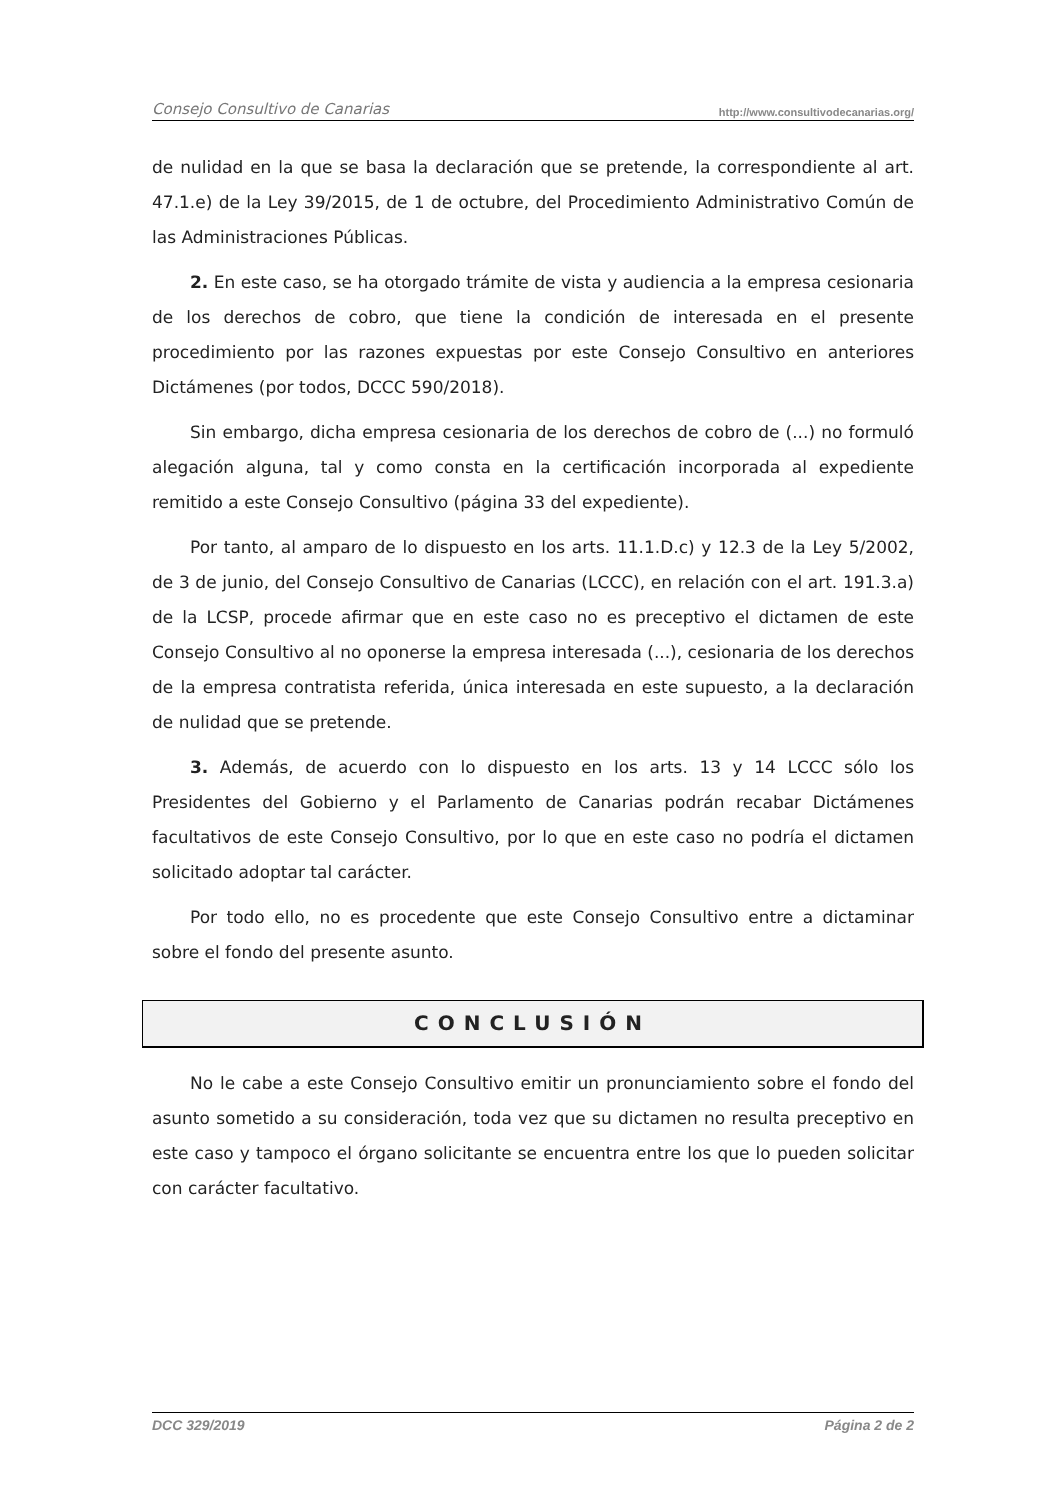Consejo Consultivo de Canarias http://www.consultivodecanarias.org/
de nulidad en la que se basa la declaración que se pretende, la correspondiente al art. 47.1.e) de la Ley 39/2015, de 1 de octubre, del Procedimiento Administrativo Común de las Administraciones Públicas.
2. En este caso, se ha otorgado trámite de vista y audiencia a la empresa cesionaria de los derechos de cobro, que tiene la condición de interesada en el presente procedimiento por las razones expuestas por este Consejo Consultivo en anteriores Dictámenes (por todos, DCCC 590/2018).
Sin embargo, dicha empresa cesionaria de los derechos de cobro de (...) no formuló alegación alguna, tal y como consta en la certificación incorporada al expediente remitido a este Consejo Consultivo (página 33 del expediente).
Por tanto, al amparo de lo dispuesto en los arts. 11.1.D.c) y 12.3 de la Ley 5/2002, de 3 de junio, del Consejo Consultivo de Canarias (LCCC), en relación con el art. 191.3.a) de la LCSP, procede afirmar que en este caso no es preceptivo el dictamen de este Consejo Consultivo al no oponerse la empresa interesada (...), cesionaria de los derechos de la empresa contratista referida, única interesada en este supuesto, a la declaración de nulidad que se pretende.
3. Además, de acuerdo con lo dispuesto en los arts. 13 y 14 LCCC sólo los Presidentes del Gobierno y el Parlamento de Canarias podrán recabar Dictámenes facultativos de este Consejo Consultivo, por lo que en este caso no podría el dictamen solicitado adoptar tal carácter.
Por todo ello, no es procedente que este Consejo Consultivo entre a dictaminar sobre el fondo del presente asunto.
CONCLUSIÓN
No le cabe a este Consejo Consultivo emitir un pronunciamiento sobre el fondo del asunto sometido a su consideración, toda vez que su dictamen no resulta preceptivo en este caso y tampoco el órgano solicitante se encuentra entre los que lo pueden solicitar con carácter facultativo.
DCC 329/2019 Página 2 de 2